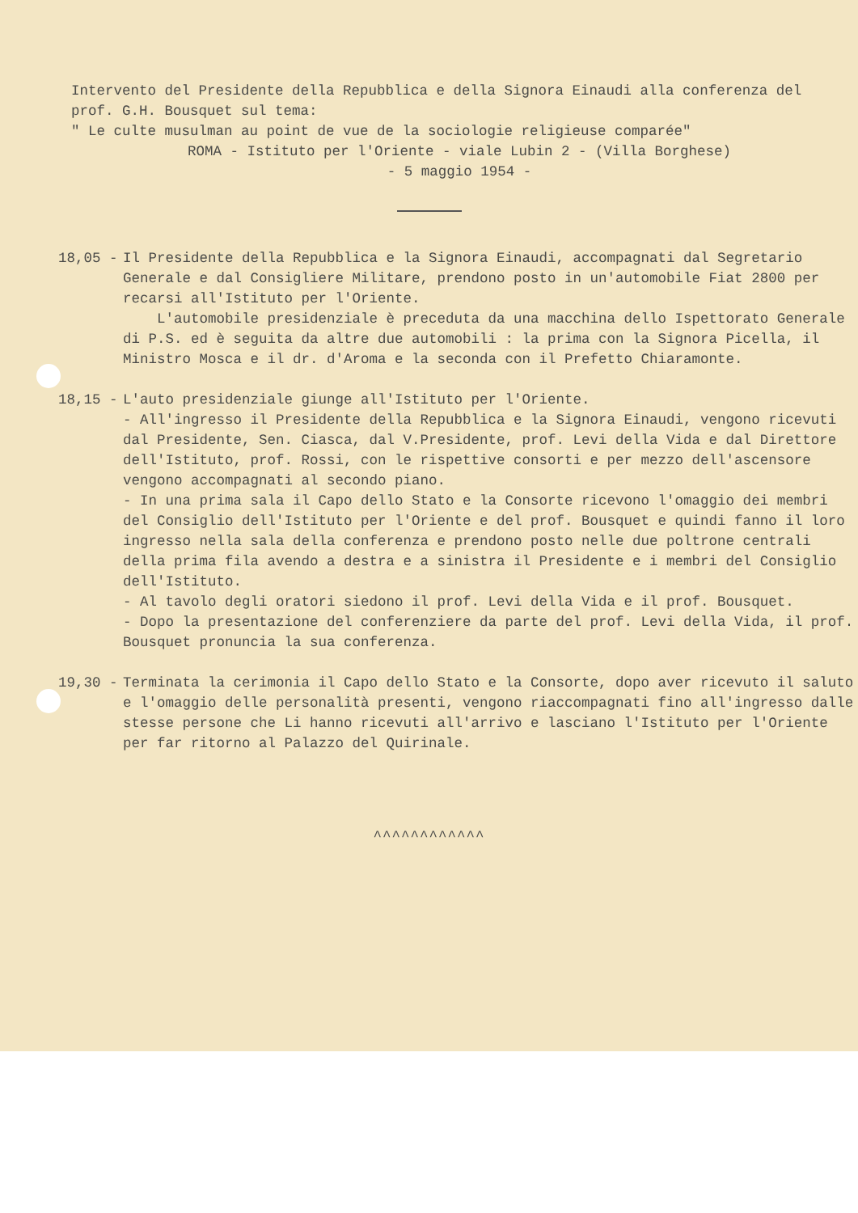Intervento del Presidente della Repubblica e della Signora Einaudi alla conferenza del prof. G.H. Bousquet sul tema:
" Le culte musulman au point de vue de la sociologie religieuse comparée"
ROMA - Istituto per l'Oriente - viale Lubin 2 - (Villa Borghese)
- 5 maggio 1954 -
18,05 - Il Presidente della Repubblica e la Signora Einaudi, accompagnati dal Segretario Generale e dal Consigliere Militare, prendono posto in un'automobile Fiat 2800 per recarsi all'Istituto per l'Oriente.
L'automobile presidenziale è preceduta da una macchina dello Ispettorato Generale di P.S. ed è seguita da altre due automobili : la prima con la Signora Picella, il Ministro Mosca e il dr. d'Aroma e la seconda con il Prefetto Chiaramonte.
18,15 - L'auto presidenziale giunge all'Istituto per l'Oriente.
- All'ingresso il Presidente della Repubblica e la Signora Einaudi, vengono ricevuti dal Presidente, Sen. Ciasca, dal V.Presidente, prof. Levi della Vida e dal Direttore dell'Istituto, prof. Rossi, con le rispettive consorti e per mezzo dell'ascensore vengono accompagnati al secondo piano.
- In una prima sala il Capo dello Stato e la Consorte ricevono l'omaggio dei membri del Consiglio dell'Istituto per l'Oriente e del prof. Bousquet e quindi fanno il loro ingresso nella sala della conferenza e prendono posto nelle due poltrone centrali della prima fila avendo a destra e a sinistra il Presidente e i membri del Consiglio dell'Istituto.
- Al tavolo degli oratori siedono il prof. Levi della Vida e il prof. Bousquet.
- Dopo la presentazione del conferenziere da parte del prof. Levi della Vida, il prof. Bousquet pronuncia la sua conferenza.
19,30 - Terminata la cerimonia il Capo dello Stato e la Consorte, dopo aver ricevuto il saluto e l'omaggio delle personalità presenti, vengono riaccompagnati fino all'ingresso dalle stesse persone che Li hanno ricevuti all'arrivo e lasciano l'Istituto per l'Oriente per far ritorno al Palazzo del Quirinale.
^^^^^^^^^^^^